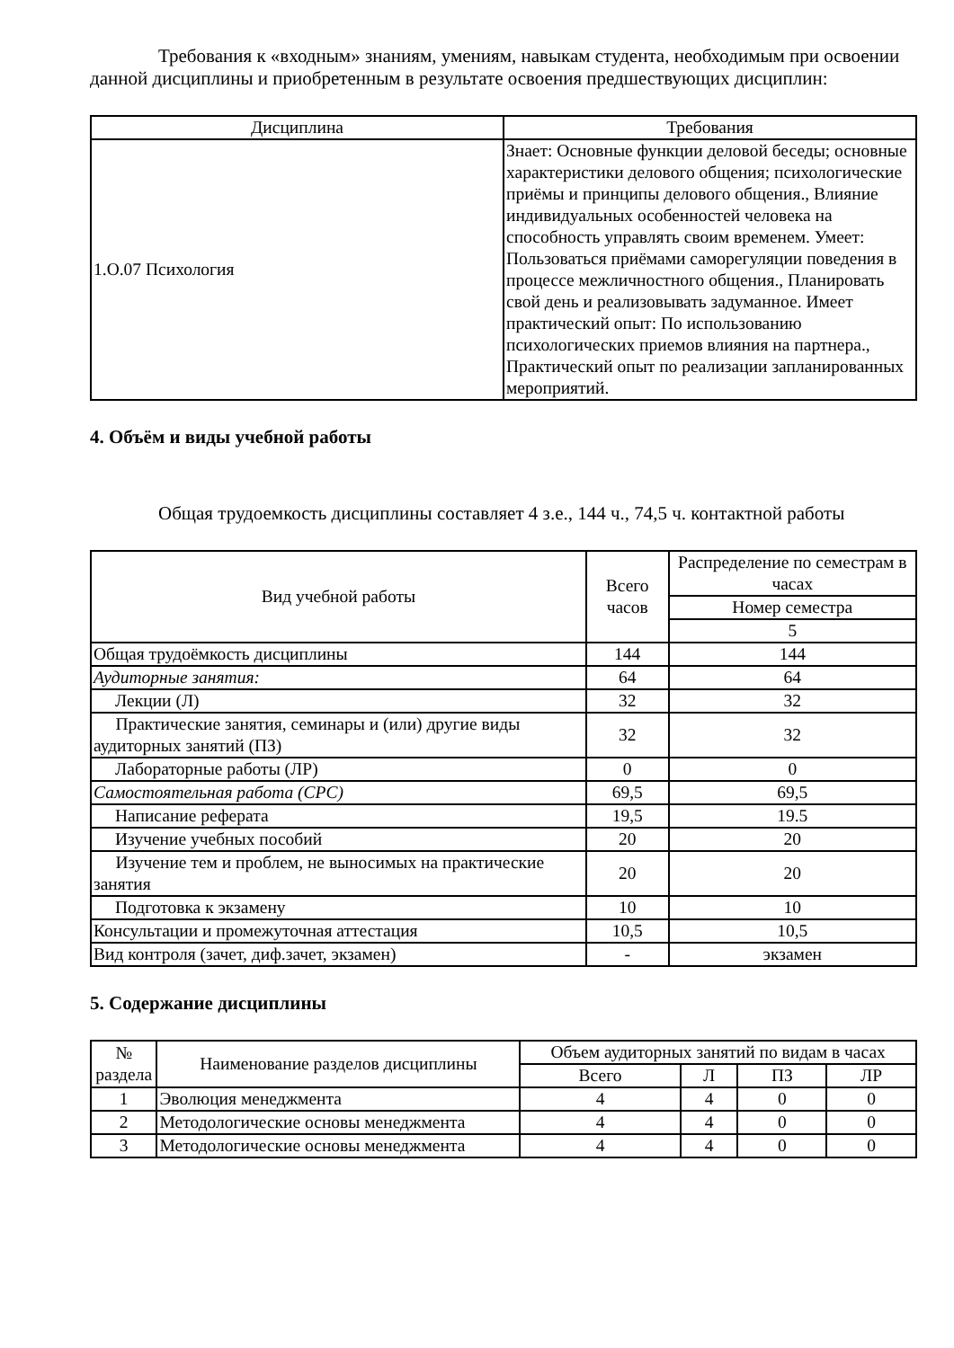Требования к «входным» знаниям, умениям, навыкам студента, необходимым при освоении данной дисциплины и приобретенным в результате освоения предшествующих дисциплин:
| Дисциплина | Требования |
| --- | --- |
| 1.О.07 Психология | Знает: Основные функции деловой беседы; основные характеристики делового общения; психологические приёмы и принципы делового общения., Влияние индивидуальных особенностей человека на способность управлять своим временем. Умеет: Пользоваться приёмами саморегуляции поведения в процессе межличностного общения., Планировать свой день и реализовывать задуманное. Имеет практический опыт: По использованию психологических приемов влияния на партнера., Практический опыт по реализации запланированных мероприятий. |
4. Объём и виды учебной работы
Общая трудоемкость дисциплины составляет 4 з.е., 144 ч., 74,5 ч. контактной работы
| Вид учебной работы | Всего часов | Распределение по семестрам в часах |
| --- | --- | --- |
| | | Номер семестра |
| | | 5 |
| Общая трудоёмкость дисциплины | 144 | 144 |
| Аудиторные занятия: | 64 | 64 |
| Лекции (Л) | 32 | 32 |
| Практические занятия, семинары и (или) другие виды аудиторных занятий (ПЗ) | 32 | 32 |
| Лабораторные работы (ЛР) | 0 | 0 |
| Самостоятельная работа (СРС) | 69,5 | 69,5 |
| Написание реферата | 19,5 | 19.5 |
| Изучение учебных пособий | 20 | 20 |
| Изучение тем и проблем, не выносимых на практические занятия | 20 | 20 |
| Подготовка к экзамену | 10 | 10 |
| Консультации и промежуточная аттестация | 10,5 | 10,5 |
| Вид контроля (зачет, диф.зачет, экзамен) | - | экзамен |
5. Содержание дисциплины
| № раздела | Наименование разделов дисциплины | Объем аудиторных занятий по видам в часах | | | |
| --- | --- | --- | --- | --- | --- |
| | | Всего | Л | ПЗ | ЛР |
| 1 | Эволюция менеджмента | 4 | 4 | 0 | 0 |
| 2 | Методологические основы менеджмента | 4 | 4 | 0 | 0 |
| 3 | Методологические основы менеджмента | 4 | 4 | 0 | 0 |